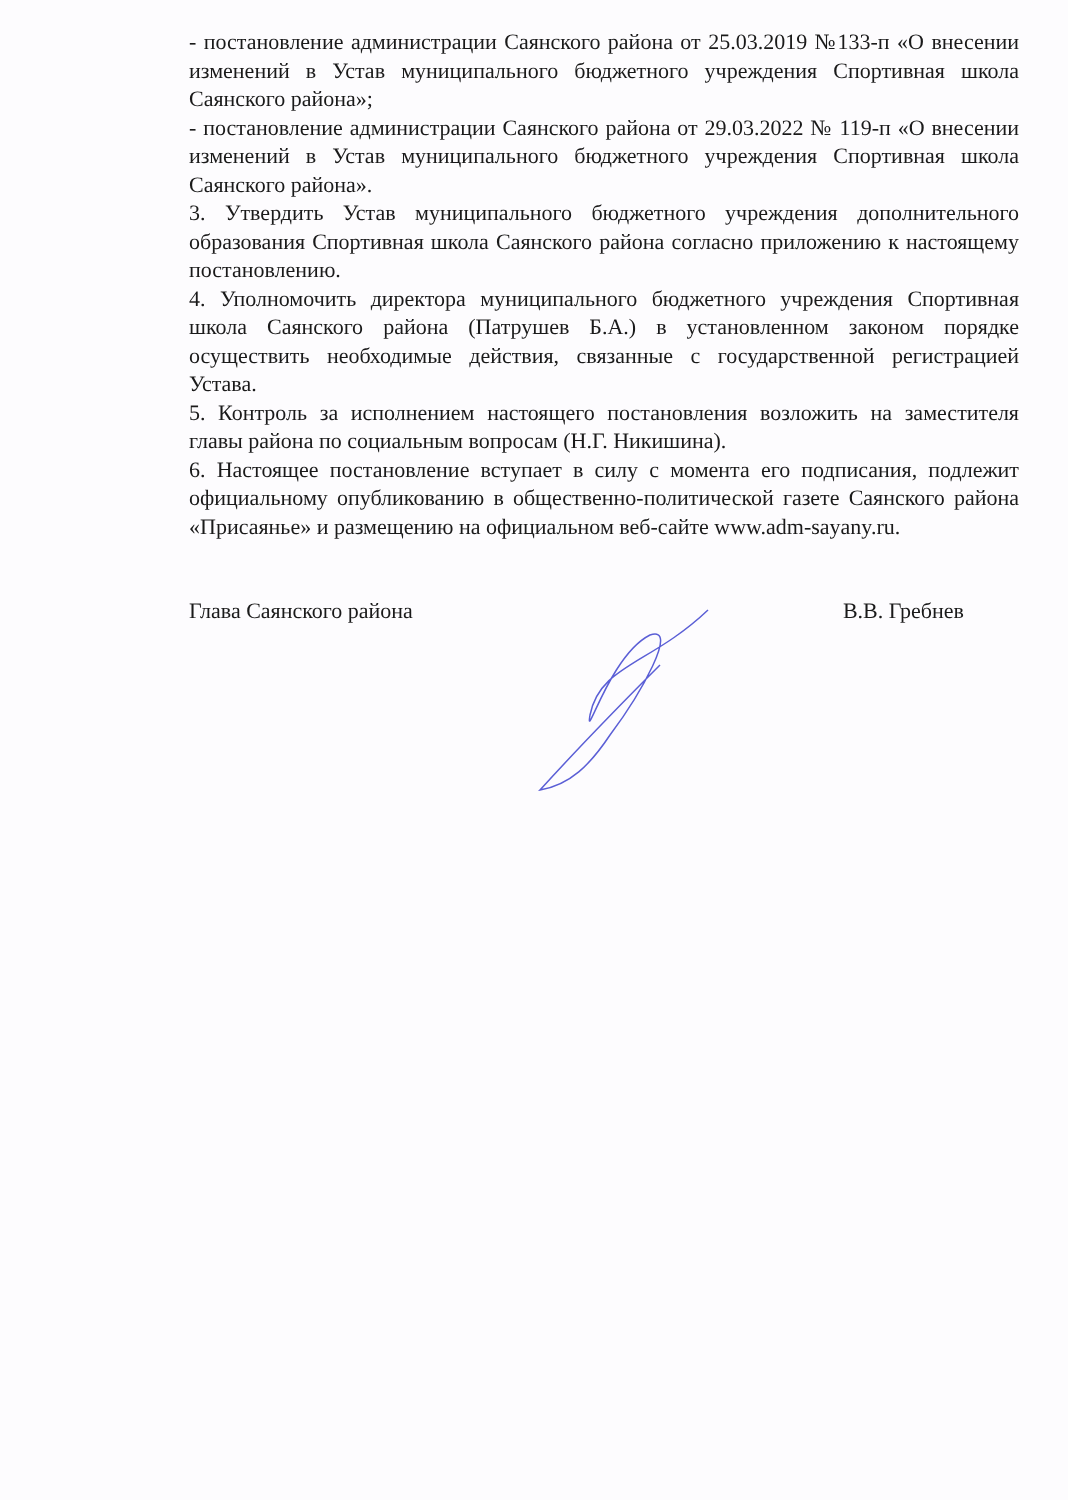- постановление администрации Саянского района от 25.03.2019 №133-п «О внесении изменений в Устав муниципального бюджетного учреждения Спортивная школа Саянского района»;
- постановление администрации Саянского района от 29.03.2022 № 119-п «О внесении изменений в Устав муниципального бюджетного учреждения Спортивная школа Саянского района».
3. Утвердить Устав муниципального бюджетного учреждения дополнительного образования Спортивная школа Саянского района согласно приложению к настоящему постановлению.
4. Уполномочить директора муниципального бюджетного учреждения Спортивная школа Саянского района (Патрушев Б.А.) в установленном законом порядке осуществить необходимые действия, связанные с государственной регистрацией Устава.
5. Контроль за исполнением настоящего постановления возложить на заместителя главы района по социальным вопросам (Н.Г. Никишина).
6. Настоящее постановление вступает в силу с момента его подписания, подлежит официальному опубликованию в общественно-политической газете Саянского района «Присаянье» и размещению на официальном веб-сайте www.adm-sayany.ru.
Глава Саянского района В.В. Гребнев